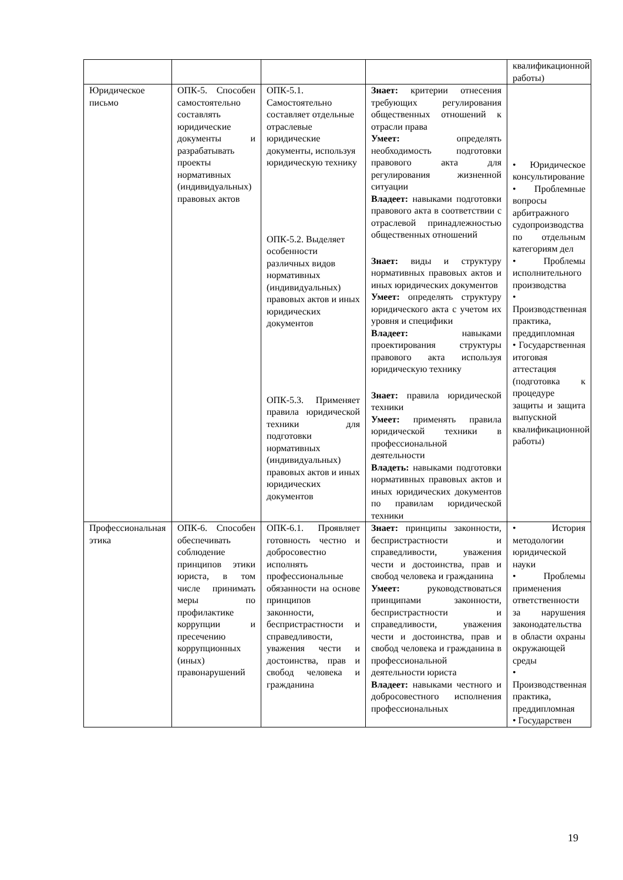| | | | | квалификационной работы) |
| Юридическое письмо | ОПК-5. Способен самостоятельно составлять юридические документы и разрабатывать проекты нормативных (индивидуальных) правовых актов | ОПК-5.1. Самостоятельно составляет отдельные отраслевые юридические документы, используя юридическую технику ОПК-5.2. Выделяет особенности различных видов нормативных (индивидуальных) правовых актов и иных юридических документов ОПК-5.3. Применяет правила юридической техники для подготовки нормативных (индивидуальных) правовых актов и иных юридических документов | Знает: критерии отнесения требующих регулирования общественных отношений к отрасли права Умеет: определять необходимость подготовки правового акта для регулирования жизненной ситуации Владеет: навыками подготовки правового акта в соответствии с отраслевой принадлежностью общественных отношений Знает: виды и структуру нормативных правовых актов и иных юридических документов Умеет: определять структуру юридического акта с учетом их уровня и специфики Владеет: навыками проектирования структуры правового акта используя юридическую технику Знает: правила юридической техники Умеет: применять правила юридической техники в профессиональной деятельности Владеть: навыками подготовки нормативных правовых актов и иных юридических документов по правилам юридической техники | • Юридическое консультирование • Проблемные вопросы арбитражного судопроизводства по отдельным категориям дел • Проблемы исполнительного производства • Производственная практика, преддипломная • Государственная итоговая аттестация (подготовка к процедуре защиты и защита выпускной квалификационной работы) |
| Профессиональная этика | ОПК-6. Способен обеспечивать соблюдение принципов этики юриста, в том числе принимать меры по профилактике коррупции и пресечению коррупционных (иных) правонарушений | ОПК-6.1. Проявляет готовность честно и добросовестно исполнять профессиональные обязанности на основе принципов законности, беспристрастности и справедливости, уважения чести и достоинства, прав и свобод человека и гражданина | Знает: принципы законности, беспристрастности и справедливости, уважения чести и достоинства, прав и свобод человека и гражданина Умеет: руководствоваться принципами законности, беспристрастности и справедливости, уважения чести и достоинства, прав и свобод человека и гражданина в профессиональной деятельности юриста Владеет: навыками честного и добросовестного исполнения профессиональных | • История методологии юридической науки • Проблемы применения ответственности за нарушения законодательства в области охраны окружающей среды • Производственная практика, преддипломная • Государствен |
19